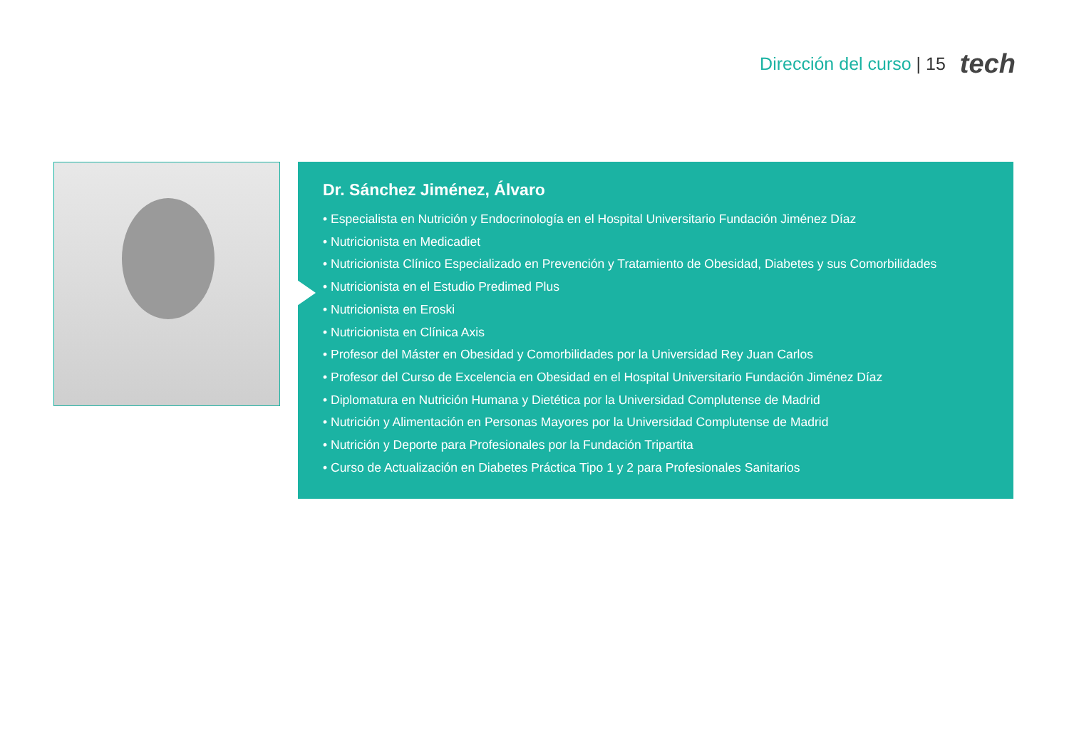Dirección del curso | 15
tech
Dr. Sánchez Jiménez, Álvaro
• Especialista en Nutrición y Endocrinología en el Hospital Universitario Fundación Jiménez Díaz
• Nutricionista en Medicadiet
• Nutricionista Clínico Especializado en Prevención y Tratamiento de Obesidad, Diabetes y sus Comorbilidades
• Nutricionista en el Estudio Predimed Plus
• Nutricionista en Eroski
• Nutricionista en Clínica Axis
• Profesor del Máster en Obesidad y Comorbilidades por la Universidad Rey Juan Carlos
• Profesor del Curso de Excelencia en Obesidad en el Hospital Universitario Fundación Jiménez Díaz
• Diplomatura en Nutrición Humana y Dietética por la Universidad Complutense de Madrid
• Nutrición y Alimentación en Personas Mayores por la Universidad Complutense de Madrid
• Nutrición y Deporte para Profesionales por la Fundación Tripartita
• Curso de Actualización en Diabetes Práctica Tipo 1 y 2 para Profesionales Sanitarios